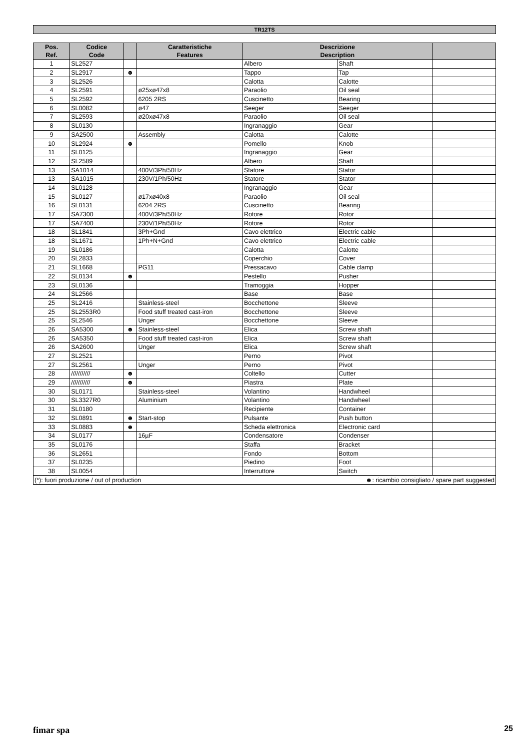TR12TS
| Pos. Ref. | Codice Code | | Caratteristiche Features | Descrizione Description | | |
| --- | --- | --- | --- | --- | --- | --- |
| 1 | SL2527 | | | Albero | Shaft | |
| 2 | SL2917 | ☻ | | Tappo | Tap | |
| 3 | SL2526 | | | Calotta | Calotte | |
| 4 | SL2591 | | ø25xø47x8 | Paraolio | Oil seal | |
| 5 | SL2592 | | 6205 2RS | Cuscinetto | Bearing | |
| 6 | SL0082 | | ø47 | Seeger | Seeger | |
| 7 | SL2593 | | ø20xø47x8 | Paraolio | Oil seal | |
| 8 | SL0130 | | | Ingranaggio | Gear | |
| 9 | SA2500 | | Assembly | Calotta | Calotte | |
| 10 | SL2924 | ☻ | | Pomello | Knob | |
| 11 | SL0125 | | | Ingranaggio | Gear | |
| 12 | SL2589 | | | Albero | Shaft | |
| 13 | SA1014 | | 400V/3Ph/50Hz | Statore | Stator | |
| 13 | SA1015 | | 230V/1Ph/50Hz | Statore | Stator | |
| 14 | SL0128 | | | Ingranaggio | Gear | |
| 15 | SL0127 | | ø17xø40x8 | Paraolio | Oil seal | |
| 16 | SL0131 | | 6204 2RS | Cuscinetto | Bearing | |
| 17 | SA7300 | | 400V/3Ph/50Hz | Rotore | Rotor | |
| 17 | SA7400 | | 230V/1Ph/50Hz | Rotore | Rotor | |
| 18 | SL1841 | | 3Ph+Gnd | Cavo elettrico | Electric cable | |
| 18 | SL1671 | | 1Ph+N+Gnd | Cavo elettrico | Electric cable | |
| 19 | SL0186 | | | Calotta | Calotte | |
| 20 | SL2833 | | | Coperchio | Cover | |
| 21 | SL1668 | | PG11 | Pressacavo | Cable clamp | |
| 22 | SL0134 | ☻ | | Pestello | Pusher | |
| 23 | SL0136 | | | Tramoggia | Hopper | |
| 24 | SL2566 | | | Base | Base | |
| 25 | SL2416 | | Stainless-steel | Bocchettone | Sleeve | |
| 25 | SL2553R0 | | Food stuff treated cast-iron | Bocchettone | Sleeve | |
| 25 | SL2546 | | Unger | Bocchettone | Sleeve | |
| 26 | SA5300 | ☻ | Stainless-steel | Elica | Screw shaft | |
| 26 | SA5350 | | Food stuff treated cast-iron | Elica | Screw shaft | |
| 26 | SA2600 | | Unger | Elica | Screw shaft | |
| 27 | SL2521 | | | Perno | Pivot | |
| 27 | SL2561 | | Unger | Perno | Pivot | |
| 28 | /////////// | ☻ | | Coltello | Cutter | |
| 29 | /////////// | ☻ | | Piastra | Plate | |
| 30 | SL0171 | | Stainless-steel | Volantino | Handwheel | |
| 30 | SL3327R0 | | Aluminium | Volantino | Handwheel | |
| 31 | SL0180 | | | Recipiente | Container | |
| 32 | SL0891 | ☻ | Start-stop | Pulsante | Push button | |
| 33 | SL0883 | ☻ | | Scheda elettronica | Electronic card | |
| 34 | SL0177 | | 16µF | Condensatore | Condenser | |
| 35 | SL0176 | | | Staffa | Bracket | |
| 36 | SL2651 | | | Fondo | Bottom | |
| 37 | SL0235 | | | Piedino | Foot | |
| 38 | SL0054 | | | Interruttore | Switch | |
| (*): fuori produzione / out of production | | | | ☻: ricambio consigliato / spare part suggested | | |
fimar spa 25